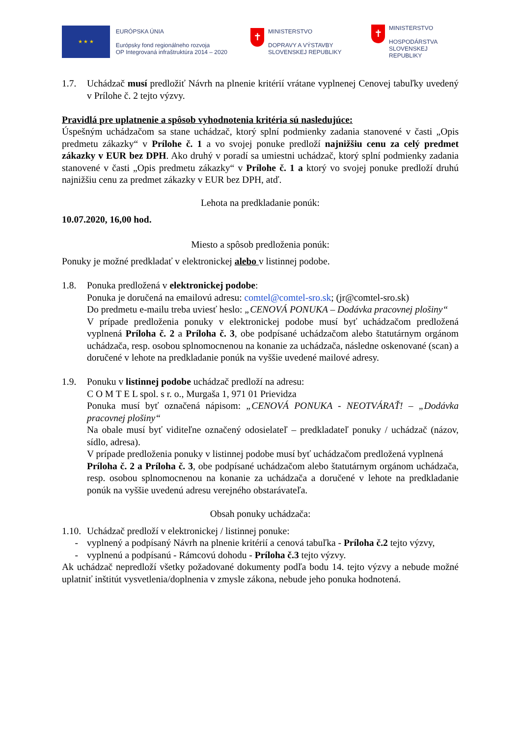★ ★ ★
EURÓPSKA ÚNIA
Európsky fond regionálneho rozvoja
OP Integrovaná infraštruktúra 2014 – 2020
✝
MINISTERSTVO
DOPRAVY A VÝSTAVBY
SLOVENSKEJ REPUBLIKY
✝
MINISTERSTVO
HOSPODÁRSTVA
SLOVENSKEJ REPUBLIKY
1.7. Uchádzač musí predložiť Návrh na plnenie kritérií vrátane vyplnenej Cenovej tabuľky uvedený v Prílohe č. 2 tejto výzvy.
Pravidlá pre uplatnenie a spôsob vyhodnotenia kritéria sú nasledujúce:
Úspešným uchádzačom sa stane uchádzač, ktorý splní podmienky zadania stanovené v časti „Opis predmetu zákazky“ v Prílohe č. 1 a vo svojej ponuke predloží najnižšiu cenu za celý predmet zákazky v EUR bez DPH. Ako druhý v poradí sa umiestni uchádzač, ktorý splní podmienky zadania stanovené v časti „Opis predmetu zákazky“ v Prílohe č. 1 a ktorý vo svojej ponuke predloží druhú najnižšiu cenu za predmet zákazky v EUR bez DPH, atď.
Lehota na predkladanie ponúk:
10.07.2020, 16,00 hod.
Miesto a spôsob predloženia ponúk:
Ponuky je možné predkladať v elektronickej alebo v listinnej podobe.
1.8. Ponuka predložená v elektronickej podobe:
Ponuka je doručená na emailovú adresu: comtel@comtel-sro.sk; (jr@comtel-sro.sk)
Do predmetu e-mailu treba uviesť heslo: „CENOVÁ PONUKA – Dodávka pracovnej plošiny“
V prípade predloženia ponuky v elektronickej podobe musí byť uchádzačom predložená vyplnená Príloha č. 2 a Príloha č. 3, obe podpísané uchádzačom alebo štatutárnym orgánom uchádzača, resp. osobou splnomocnenou na konanie za uchádzača, následne oskenované (scan) a doručené v lehote na predkladanie ponúk na vyššie uvedené mailové adresy.
1.9. Ponuku v listinnej podobe uchádzač predloží na adresu:
C O M T E L spol. s r. o., Murgaša 1, 971 01 Prievidza
Ponuka musí byť označená nápisom: „CENOVÁ PONUKA - NEOTVÁRAŤ! – „Dodávka pracovnej plošiny“
Na obale musí byť viditeľne označený odosielateľ – predkladateľ ponuky / uchádzač (názov, sídlo, adresa).
V prípade predloženia ponuky v listinnej podobe musí byť uchádzačom predložená vyplnená
Príloha č. 2 a Príloha č. 3, obe podpísané uchádzačom alebo štatutárnym orgánom uchádzača, resp. osobou splnomocnenou na konanie za uchádzača a doručené v lehote na predkladanie ponúk na vyššie uvedenú adresu verejného obstarávateľa.
Obsah ponuky uchádzača:
1.10.
Uchádzač predloží v elektronickej / listinnej ponuke:
- vyplnený a podpísaný Návrh na plnenie kritérií a cenová tabuľka - Príloha č.2 tejto výzvy,
- vyplnenú a podpísanú - Rámcovú dohodu - Príloha č.3 tejto výzvy.
Ak uchádzač nepredloží všetky požadované dokumenty podľa bodu 14. tejto výzvy a nebude možné uplatniť inštitút vysvetlenia/doplnenia v zmysle zákona, nebude jeho ponuka hodnotená.